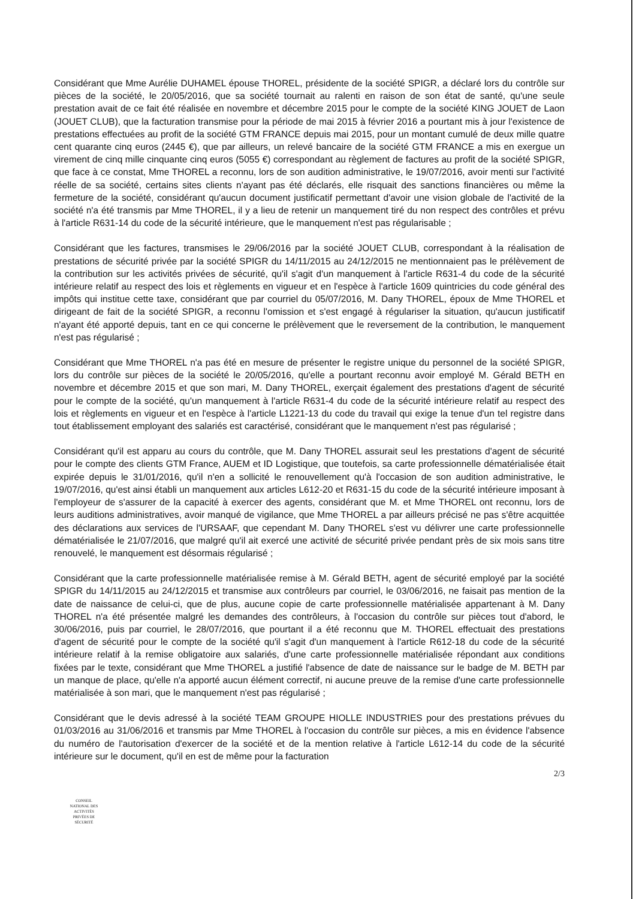Considérant que Mme Aurélie DUHAMEL épouse THOREL, présidente de la société SPIGR, a déclaré lors du contrôle sur pièces de la société, le 20/05/2016, que sa société tournait au ralenti en raison de son état de santé, qu'une seule prestation avait de ce fait été réalisée en novembre et décembre 2015 pour le compte de la société KING JOUET de Laon (JOUET CLUB), que la facturation transmise pour la période de mai 2015 à février 2016 a pourtant mis à jour l'existence de prestations effectuées au profit de la société GTM FRANCE depuis mai 2015, pour un montant cumulé de deux mille quatre cent quarante cinq euros (2445 €), que par ailleurs, un relevé bancaire de la société GTM FRANCE a mis en exergue un virement de cinq mille cinquante cinq euros (5055 €) correspondant au règlement de factures au profit de la société SPIGR, que face à ce constat, Mme THOREL a reconnu, lors de son audition administrative, le 19/07/2016, avoir menti sur l'activité réelle de sa société, certains sites clients n'ayant pas été déclarés, elle risquait des sanctions financières ou même la fermeture de la société, considérant qu'aucun document justificatif permettant d'avoir une vision globale de l'activité de la société n'a été transmis par Mme THOREL, il y a lieu de retenir un manquement tiré du non respect des contrôles et prévu à l'article R631-14 du code de la sécurité intérieure, que le manquement n'est pas régularisable ;
Considérant que les factures, transmises le 29/06/2016 par la société JOUET CLUB, correspondant à la réalisation de prestations de sécurité privée par la société SPIGR du 14/11/2015 au 24/12/2015 ne mentionnaient pas le prélèvement de la contribution sur les activités privées de sécurité, qu'il s'agit d'un manquement à l'article R631-4 du code de la sécurité intérieure relatif au respect des lois et règlements en vigueur et en l'espèce à l'article 1609 quintricies du code général des impôts qui institue cette taxe, considérant que par courriel du 05/07/2016, M. Dany THOREL, époux de Mme THOREL et dirigeant de fait de la société SPIGR, a reconnu l'omission et s'est engagé à régulariser la situation, qu'aucun justificatif n'ayant été apporté depuis, tant en ce qui concerne le prélèvement que le reversement de la contribution, le manquement n'est pas régularisé ;
Considérant que Mme THOREL n'a pas été en mesure de présenter le registre unique du personnel de la société SPIGR, lors du contrôle sur pièces de la société le 20/05/2016, qu'elle a pourtant reconnu avoir employé M. Gérald BETH en novembre et décembre 2015 et que son mari, M. Dany THOREL, exerçait également des prestations d'agent de sécurité pour le compte de la société, qu'un manquement à l'article R631-4 du code de la sécurité intérieure relatif au respect des lois et règlements en vigueur et en l'espèce à l'article L1221-13 du code du travail qui exige la tenue d'un tel registre dans tout établissement employant des salariés est caractérisé, considérant que le manquement n'est pas régularisé ;
Considérant qu'il est apparu au cours du contrôle, que M. Dany THOREL assurait seul les prestations d'agent de sécurité pour le compte des clients GTM France, AUEM et ID Logistique, que toutefois, sa carte professionnelle dématérialisée était expirée depuis le 31/01/2016, qu'il n'en a sollicité le renouvellement qu'à l'occasion de son audition administrative, le 19/07/2016, qu'est ainsi établi un manquement aux articles L612-20 et R631-15 du code de la sécurité intérieure imposant à l'employeur de s'assurer de la capacité à exercer des agents, considérant que M. et Mme THOREL ont reconnu, lors de leurs auditions administratives, avoir manqué de vigilance, que Mme THOREL a par ailleurs précisé ne pas s'être acquittée des déclarations aux services de l'URSAAF, que cependant M. Dany THOREL s'est vu délivrer une carte professionnelle dématérialisée le 21/07/2016, que malgré qu'il ait exercé une activité de sécurité privée pendant près de six mois sans titre renouvelé, le manquement est désormais régularisé ;
Considérant que la carte professionnelle matérialisée remise à M. Gérald BETH, agent de sécurité employé par la société SPIGR du 14/11/2015 au 24/12/2015 et transmise aux contrôleurs par courriel, le 03/06/2016, ne faisait pas mention de la date de naissance de celui-ci, que de plus, aucune copie de carte professionnelle matérialisée appartenant à M. Dany THOREL n'a été présentée malgré les demandes des contrôleurs, à l'occasion du contrôle sur pièces tout d'abord, le 30/06/2016, puis par courriel, le 28/07/2016, que pourtant il a été reconnu que M. THOREL effectuait des prestations d'agent de sécurité pour le compte de la société qu'il s'agit d'un manquement à l'article R612-18 du code de la sécurité intérieure relatif à la remise obligatoire aux salariés, d'une carte professionnelle matérialisée répondant aux conditions fixées par le texte, considérant que Mme THOREL a justifié l'absence de date de naissance sur le badge de M. BETH par un manque de place, qu'elle n'a apporté aucun élément correctif, ni aucune preuve de la remise d'une carte professionnelle matérialisée à son mari, que le manquement n'est pas régularisé ;
Considérant que le devis adressé à la société TEAM GROUPE HIOLLE INDUSTRIES pour des prestations prévues du 01/03/2016 au 31/06/2016 et transmis par Mme THOREL à l'occasion du contrôle sur pièces, a mis en évidence l'absence du numéro de l'autorisation d'exercer de la société et de la mention relative à l'article L612-14 du code de la sécurité intérieure sur le document, qu'il en est de même pour la facturation
2/3
CONSEIL
NATIONAL DES
ACTIVITÉS
PRIVÉES DE
SÉCURITÉ